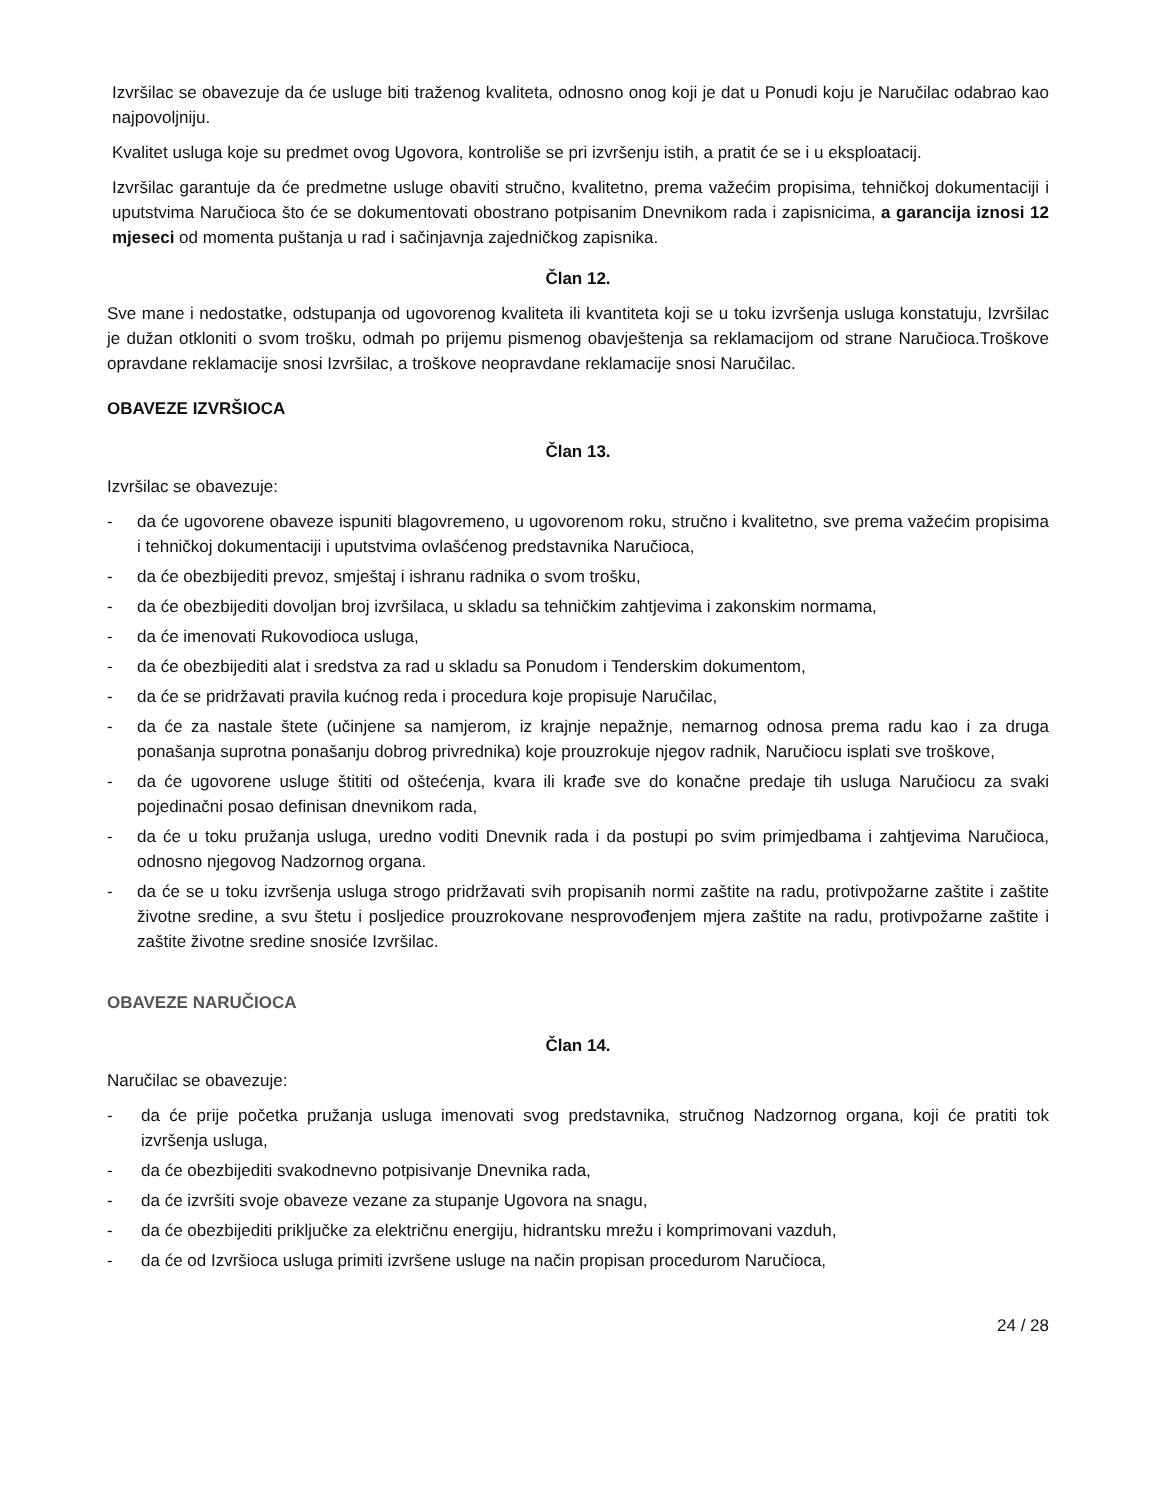Izvršilac se obavezuje da će usluge biti traženog kvaliteta, odnosno onog koji je dat u Ponudi koju je Naručilac odabrao kao najpovoljniju.
Kvalitet usluga koje su predmet ovog Ugovora, kontroliše se pri izvršenju istih, a pratit će se i u eksploatacij.
Izvršilac garantuje da će predmetne usluge obaviti stručno, kvalitetno, prema važećim propisima, tehničkoj dokumentaciji i uputstvima Naručioca što će se dokumentovati obostrano potpisanim Dnevnikom rada i zapisnicima, a garancija iznosi 12 mjeseci od momenta puštanja u rad i sačinjavnja zajedničkog zapisnika.
Član 12.
Sve mane i nedostatke, odstupanja od ugovorenog kvaliteta ili kvantiteta koji se u toku izvršenja usluga konstatuju, Izvršilac je dužan otkloniti o svom trošku, odmah po prijemu pismenog obavještenja sa reklamacijom od strane Naručioca.Troškove opravdane reklamacije snosi Izvršilac, a troškove neopravdane reklamacije snosi Naručilac.
OBAVEZE IZVRŠIOCA
Član 13.
Izvršilac se obavezuje:
- da će ugovorene obaveze ispuniti blagovremeno, u ugovorenom roku, stručno i kvalitetno, sve prema važećim propisima i tehničkoj dokumentaciji i uputstvima ovlašćenog predstavnika Naručioca,
- da će obezbijediti prevoz, smještaj i ishranu radnika o svom trošku,
- da će obezbijediti dovoljan broj izvršilaca, u skladu sa tehničkim zahtjevima i zakonskim normama,
- da će imenovati Rukovodioca usluga,
- da će obezbijediti alat i sredstva za rad u skladu sa Ponudom i Tenderskim dokumentom,
- da će se pridržavati pravila kućnog reda i procedura koje propisuje Naručilac,
- da će za nastale štete (učinjene sa namjerom, iz krajnje nepažnje, nemarnog odnosa prema radu kao i za druga ponašanja suprotna ponašanju dobrog privrednika) koje prouzrokuje njegov radnik, Naručiocu isplati sve troškove,
- da će ugovorene usluge štititi od oštećenja, kvara ili krađe sve do konačne predaje tih usluga Naručiocu za svaki pojedinačni posao definisan dnevnikom rada,
- da će u toku pružanja usluga, uredno voditi Dnevnik rada i da postupi po svim primjedbama i zahtjevima Naručioca, odnosno njegovog Nadzornog organa.
- da će se u toku izvršenja usluga strogo pridržavati svih propisanih normi zaštite na radu, protivpožarne zaštite i zaštite životne sredine, a svu štetu i posljedice prouzrokovane nesprovođenjem mjera zaštite na radu, protivpožarne zaštite i zaštite životne sredine snosiće Izvršilac.
OBAVEZE NARUČIOCA
Član 14.
Naručilac se obavezuje:
- da će prije početka pružanja usluga imenovati svog predstavnika, stručnog Nadzornog organa, koji će pratiti tok izvršenja usluga,
- da će obezbijediti svakodnevno potpisivanje Dnevnika rada,
- da će izvršiti svoje obaveze vezane za stupanje Ugovora na snagu,
- da će obezbijediti priključke za električnu energiju, hidrantsku mrežu i komprimovani vazduh,
- da će od Izvršioca usluga primiti izvršene usluge na način propisan procedurom Naručioca,
24 / 28